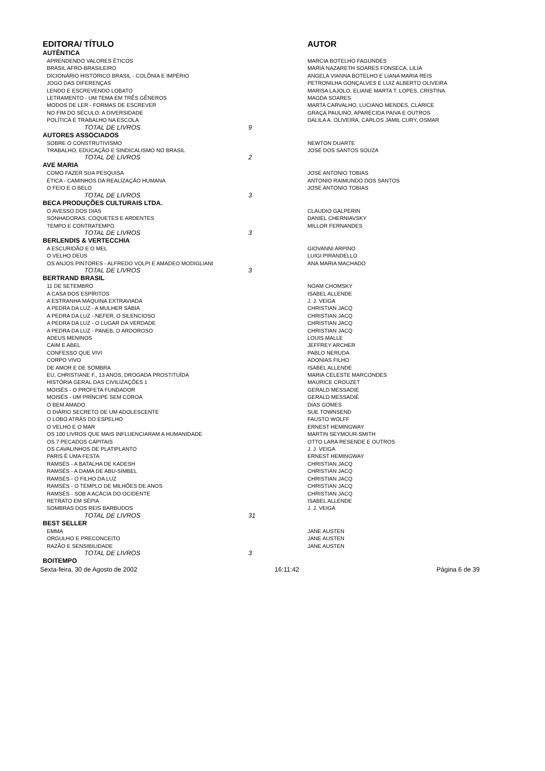| EDITORA/ TÍTULO | | AUTOR |
| --- | --- | --- |
| AUTÊNTICA | | |
| APRENDENDO VALORES ÉTICOS | | MARCIA BOTELHO FAGUNDES |
| BRASIL AFRO-BRASILEIRO | | MARIA NAZARETH SOARES FONSECA, LILIA |
| DICIONÁRIO HISTÓRICO BRASIL - COLÔNIA E IMPÉRIO | | ANGELA VIANNA BOTELHO E LIANA MARIA REIS |
| JOGO DAS DIFERENÇAS | | PETRONILHA GONÇALVES E LUIZ ALBERTO OLIVEIRA |
| LENDO E ESCREVENDO LOBATO | | MARISA LAJOLO, ELIANE MARTA T. LOPES, CRISTINA |
| LETRAMENTO - UM TEMA EM TRÊS GÊNEROS | | MAGDA SOARES |
| MODOS DE LER - FORMAS DE ESCREVER | | MARTA CARVALHO, LUCIANO MENDES, CLARICE |
| NO FIM DO SÉCULO: A DIVERSIDADE | | GRAÇA PAULINO, APARECIDA PAIVA E OUTROS |
| POLÍTICA E TRABALHO NA ESCOLA | | DALILA A. OLIVEIRA, CARLOS JAMIL CURY, OSMAR |
| TOTAL DE LIVROS | 9 | |
| AUTORES ASSOCIADOS | | |
| SOBRE O CONSTRUTIVISMO | | NEWTON DUARTE |
| TRABALHO, EDUCAÇÃO E SINDICALISMO NO BRASIL | | JOSÉ DOS SANTOS SOUZA |
| TOTAL DE LIVROS | 2 | |
| AVE MARIA | | |
| COMO FAZER SUA PESQUISA | | JOSE ANTONIO TOBIAS |
| ÉTICA - CAMINHOS DA REALIZAÇÃO HUMANA | | ANTONIO RAIMUNDO DOS SANTOS |
| O FEIO E O BELO | | JOSE ANTONIO TOBIAS |
| TOTAL DE LIVROS | 3 | |
| BECA PRODUÇÕES CULTURAIS LTDA. | | |
| O AVESSO DOS DIAS | | CLAUDIO GALPERIN |
| SONHADORAS, COQUETES E ARDENTES | | DANIEL CHERNIAVSKY |
| TEMPO E CONTRATEMPO | | MILLOR FERNANDES |
| TOTAL DE LIVROS | 3 | |
| BERLENDIS & VERTECCHIA | | |
| A ESCURIDÃO E O MEL | | GIOVANNI ARPINO |
| O VELHO DEUS | | LUIGI PIRANDELLO |
| OS ANJOS PINTORES - ALFREDO VOLPI E AMADEO MODIGLIANI | | ANA MARIA MACHADO |
| TOTAL DE LIVROS | 3 | |
| BERTRAND BRASIL | | |
| 11 DE SETEMBRO | | NOAM CHOMSKY |
| A CASA DOS ESPÍRITOS | | ISABEL ALLENDE |
| A ESTRANHA MÁQUINA EXTRAVIADA | | J. J. VEIGA |
| A PEDRA DA LUZ - A MULHER SÁBIA | | CHRISTIAN JACQ |
| A PEDRA DA LUZ - NEFER, O SILENCIOSO | | CHRISTIAN JACQ |
| A PEDRA DA LUZ - O LUGAR DA VERDADE | | CHRISTIAN JACQ |
| A PEDRA DA LUZ - PANEB, O ARDOROSO | | CHRISTIAN JACQ |
| ADEUS MENINOS | | LOUIS MALLE |
| CAIM E ABEL | | JEFFREY ARCHER |
| CONFESSO QUE VIVI | | PABLO NERUDA |
| CORPO VIVO | | ADONIAS FILHO |
| DE AMOR E DE SOMBRA | | ISABEL ALLENDE |
| EU, CHRISTIANE F., 13 ANOS, DROGADA PROSTITUÍDA | | MARIA CELESTE MARCONDES |
| HISTÓRIA GERAL DAS CIVILIZAÇÕES 1 | | MAURICE CROUZET |
| MOISÉS - O PROFETA FUNDADOR | | GERALD MESSADIÉ |
| MOISÉS - UM PRÍNCIPE SEM COROA | | GERALD MESSADIÉ |
| O BEM AMADO | | DIAS GOMES |
| O DIÁRIO SECRETO DE UM ADOLESCENTE | | SUE TOWNSEND |
| O LOBO ATRÁS DO ESPELHO | | FAUSTO WOLFF |
| O VELHO E O MAR | | ERNEST HEMINGWAY |
| OS 100 LIVROS QUE MAIS INFLUENCIARAM A HUMANIDADE | | MARTIN SEYMOUR-SMITH |
| OS 7 PECADOS CAPITAIS | | OTTO LARA RESENDE E OUTROS |
| OS CAVALINHOS DE PLATIPLANTO | | J. J. VEIGA |
| PARIS É UMA FESTA | | ERNEST HEMINGWAY |
| RAMSÉS - A BATALHA DE KADESH | | CHRISTIAN JACQ |
| RAMSÉS - A DAMA DE ABU-SIMBEL | | CHRISTIAN JACQ |
| RAMSÉS - O FILHO DA LUZ | | CHRISTIAN JACQ |
| RAMSÉS - O TEMPLO DE MILHÕES DE ANOS | | CHRISTIAN JACQ |
| RAMSÉS - SOB A ACÁCIA DO OCIDENTE | | CHRISTIAN JACQ |
| RETRATO EM SÉPIA | | ISABEL ALLENDE |
| SOMBRAS DOS REIS BARBUDOS | | J. J. VEIGA |
| TOTAL DE LIVROS | 31 | |
| BEST SELLER | | |
| EMMA | | JANE AUSTEN |
| ORGULHO E PRECONCEITO | | JANE AUSTEN |
| RAZÃO E SENSIBILIDADE | | JANE AUSTEN |
| TOTAL DE LIVROS | 3 | |
| BOITEMPO | | |
Sexta-feira, 30 de Agosto de 2002 16:11:42 Página 6 de 39